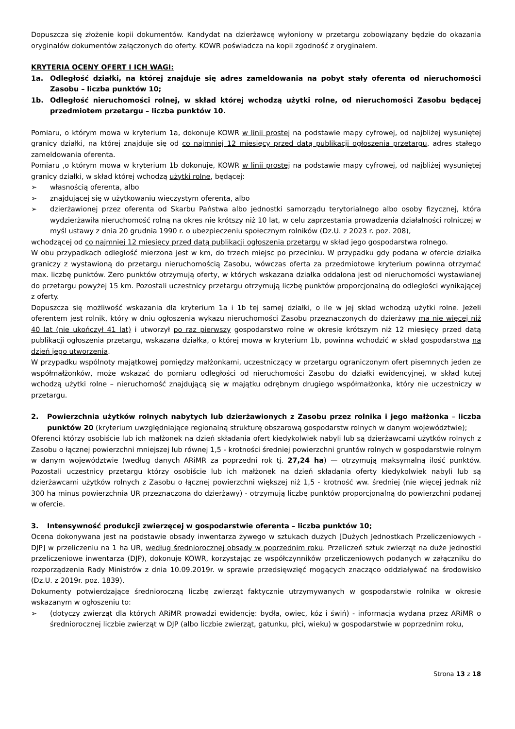Dopuszcza się złożenie kopii dokumentów. Kandydat na dzierżawcę wyłoniony w przetargu zobowiązany będzie do okazania oryginałów dokumentów załączonych do oferty. KOWR poświadcza na kopii zgodność z oryginałem.
KRYTERIA OCENY OFERT I ICH WAGI:
1a. Odległość działki, na której znajduje się adres zameldowania na pobyt stały oferenta od nieruchomości Zasobu – liczba punktów 10;
1b. Odległość nieruchomości rolnej, w skład której wchodzą użytki rolne, od nieruchomości Zasobu będącej przedmiotem przetargu – liczba punktów 10.
Pomiaru, o którym mowa w kryterium 1a, dokonuje KOWR w linii prostej na podstawie mapy cyfrowej, od najbliżej wysuniętej granicy działki, na której znajduje się od co najmniej 12 miesięcy przed datą publikacji ogłoszenia przetargu, adres stałego zameldowania oferenta.
Pomiaru ,o którym mowa w kryterium 1b dokonuje, KOWR w linii prostej na podstawie mapy cyfrowej, od najbliżej wysuniętej granicy działki, w skład której wchodzą użytki rolne, będącej:
➢ własnością oferenta, albo
➢ znajdującej się w użytkowaniu wieczystym oferenta, albo
➢ dzierżawionej przez oferenta od Skarbu Państwa albo jednostki samorządu terytorialnego albo osoby fizycznej, która wydzierżawiła nieruchomość rolną na okres nie krótszy niż 10 lat, w celu zaprzestania prowadzenia działalności rolniczej w myśl ustawy z dnia 20 grudnia 1990 r. o ubezpieczeniu społecznym rolników (Dz.U. z 2023 r. poz. 208),
wchodzącej od co najmniej 12 miesięcy przed datą publikacji ogłoszenia przetargu w skład jego gospodarstwa rolnego.
W obu przypadkach odległość mierzona jest w km, do trzech miejsc po przecinku. W przypadku gdy podana w ofercie działka graniczy z wystawioną do przetargu nieruchomością Zasobu, wówczas oferta za przedmiotowe kryterium powinna otrzymać max. liczbę punktów. Zero punktów otrzymują oferty, w których wskazana działka oddalona jest od nieruchomości wystawianej do przetargu powyżej 15 km. Pozostali uczestnicy przetargu otrzymują liczbę punktów proporcjonalną do odległości wynikającej z oferty.
Dopuszcza się możliwość wskazania dla kryterium 1a i 1b tej samej działki, o ile w jej skład wchodzą użytki rolne. Jeżeli oferentem jest rolnik, który w dniu ogłoszenia wykazu nieruchomości Zasobu przeznaczonych do dzierżawy ma nie więcej niż 40 lat (nie ukończył 41 lat) i utworzył po raz pierwszy gospodarstwo rolne w okresie krótszym niż 12 miesięcy przed datą publikacji ogłoszenia przetargu, wskazana działka, o której mowa w kryterium 1b, powinna wchodzić w skład gospodarstwa na dzień jego utworzenia.
W przypadku wspólnoty majątkowej pomiędzy małżonkami, uczestniczący w przetargu ograniczonym ofert pisemnych jeden ze współmałżonków, może wskazać do pomiaru odległości od nieruchomości Zasobu do działki ewidencyjnej, w skład kutej wchodzą użytki rolne – nieruchomość znajdującą się w majątku odrębnym drugiego współmałżonka, który nie uczestniczy w przetargu.
2. Powierzchnia użytków rolnych nabytych lub dzierżawionych z Zasobu przez rolnika i jego małżonka – liczba punktów 20 (kryterium uwzględniające regionalną strukturę obszarową gospodarstw rolnych w danym województwie);
Oferenci którzy osobiście lub ich małżonek na dzień składania ofert kiedykolwiek nabyli lub są dzierżawcami użytków rolnych z Zasobu o łącznej powierzchni mniejszej lub równej 1,5 - krotności średniej powierzchni gruntów rolnych w gospodarstwie rolnym w danym województwie (według danych ARiMR za poprzedni rok tj. 27,24 ha) — otrzymują maksymalną ilość punktów. Pozostali uczestnicy przetargu którzy osobiście lub ich małżonek na dzień składania oferty kiedykolwiek nabyli lub są dzierżawcami użytków rolnych z Zasobu o łącznej powierzchni większej niż 1,5 - krotność ww. średniej (nie więcej jednak niż 300 ha minus powierzchnia UR przeznaczona do dzierżawy) - otrzymują liczbę punktów proporcjonalną do powierzchni podanej w ofercie.
3. Intensywność produkcji zwierzęcej w gospodarstwie oferenta – liczba punktów 10;
Ocena dokonywana jest na podstawie obsady inwentarza żywego w sztukach dużych [Dużych Jednostkach Przeliczeniowych - DJP] w przeliczeniu na 1 ha UR, według średniorocznej obsady w poprzednim roku. Przeliczeń sztuk zwierząt na duże jednostki przeliczeniowe inwentarza (DJP), dokonuje KOWR, korzystając ze współczynników przeliczeniowych podanych w załączniku do rozporządzenia Rady Ministrów z dnia 10.09.2019r. w sprawie przedsięwzięć mogących znacząco oddziaływać na środowisko (Dz.U. z 2019r. poz. 1839).
Dokumenty potwierdzające średnioroczną liczbę zwierząt faktycznie utrzymywanych w gospodarstwie rolnika w okresie wskazanym w ogłoszeniu to:
➢ (dotyczy zwierząt dla których ARiMR prowadzi ewidencję: bydła, owiec, kóz i świń) - informacja wydana przez ARiMR o średniorocznej liczbie zwierząt w DJP (albo liczbie zwierząt, gatunku, płci, wieku) w gospodarstwie w poprzednim roku,
Strona 13 z 18